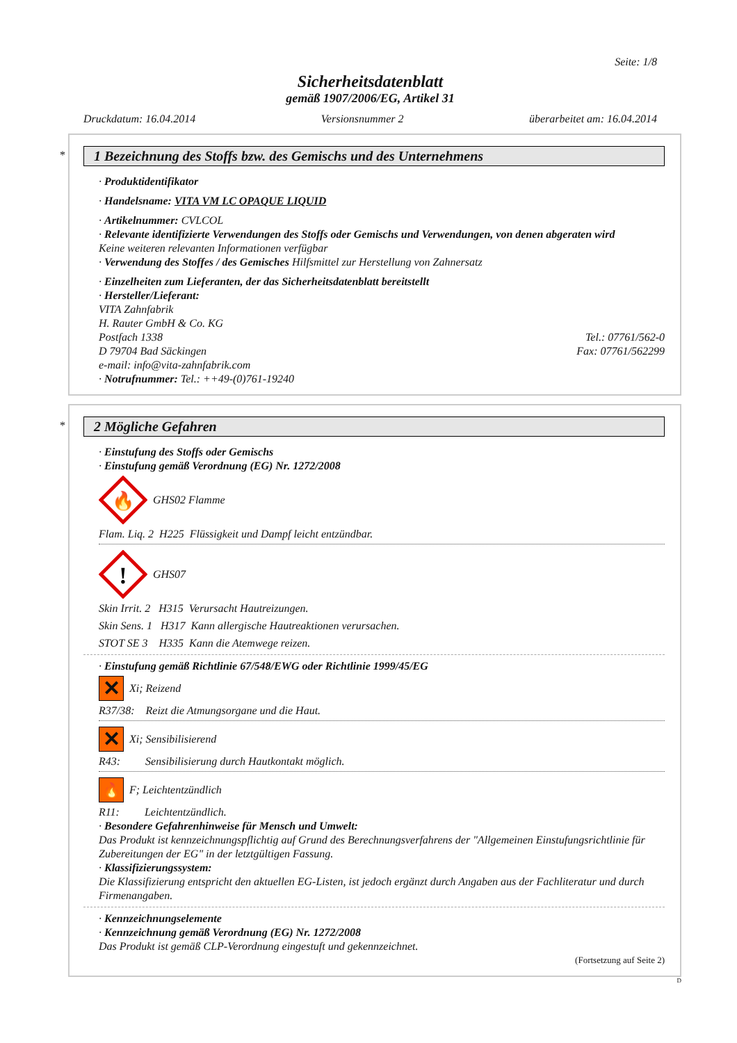Seite: 1/8
Sicherheitsdatenblatt
gemäß 1907/2006/EG, Artikel 31
Druckdatum: 16.04.2014 Versionsnummer 2 überarbeitet am: 16.04.2014
*
1 Bezeichnung des Stoffs bzw. des Gemischs und des Unternehmens
· Produktidentifikator
· Handelsname: VITA VM LC OPAQUE LIQUID
· Artikelnummer: CVLCOL
· Relevante identifizierte Verwendungen des Stoffs oder Gemischs und Verwendungen, von denen abgeraten wird
Keine weiteren relevanten Informationen verfügbar
· Verwendung des Stoffes / des Gemisches Hilfsmittel zur Herstellung von Zahnersatz
· Einzelheiten zum Lieferanten, der das Sicherheitsdatenblatt bereitstellt
· Hersteller/Lieferant:
VITA Zahnfabrik
H. Rauter GmbH & Co. KG
Postfach 1338 Tel.: 07761/562-0
D 79704 Bad Säckingen Fax: 07761/562299
e-mail: info@vita-zahnfabrik.com
· Notrufnummer: Tel.: ++49-(0)761-19240
*
2 Mögliche Gefahren
· Einstufung des Stoffs oder Gemischs
· Einstufung gemäß Verordnung (EG) Nr. 1272/2008
🔥
GHS02 Flamme
Flam. Liq. 2 H225 Flüssigkeit und Dampf leicht entzündbar.
!
GHS07
Skin Irrit. 2 H315 Verursacht Hautreizungen.
Skin Sens. 1 H317 Kann allergische Hautreaktionen verursachen.
STOT SE 3 H335 Kann die Atemwege reizen.
· Einstufung gemäß Richtlinie 67/548/EWG oder Richtlinie 1999/45/EG
✕ Xi; Reizend
R37/38: Reizt die Atmungsorgane und die Haut.
✕ Xi; Sensibilisierend
R43: Sensibilisierung durch Hautkontakt möglich.
🔥 F; Leichtentzündlich
R11: Leichtentzündlich.
· Besondere Gefahrenhinweise für Mensch und Umwelt:
Das Produkt ist kennzeichnungspflichtig auf Grund des Berechnungsverfahrens der "Allgemeinen Einstufungsrichtlinie für Zubereitungen der EG" in der letztgültigen Fassung.
· Klassifizierungssystem:
Die Klassifizierung entspricht den aktuellen EG-Listen, ist jedoch ergänzt durch Angaben aus der Fachliteratur und durch Firmenangaben.
· Kennzeichnungselemente
· Kennzeichnung gemäß Verordnung (EG) Nr. 1272/2008
Das Produkt ist gemäß CLP-Verordnung eingestuft und gekennzeichnet.
(Fortsetzung auf Seite 2)
D